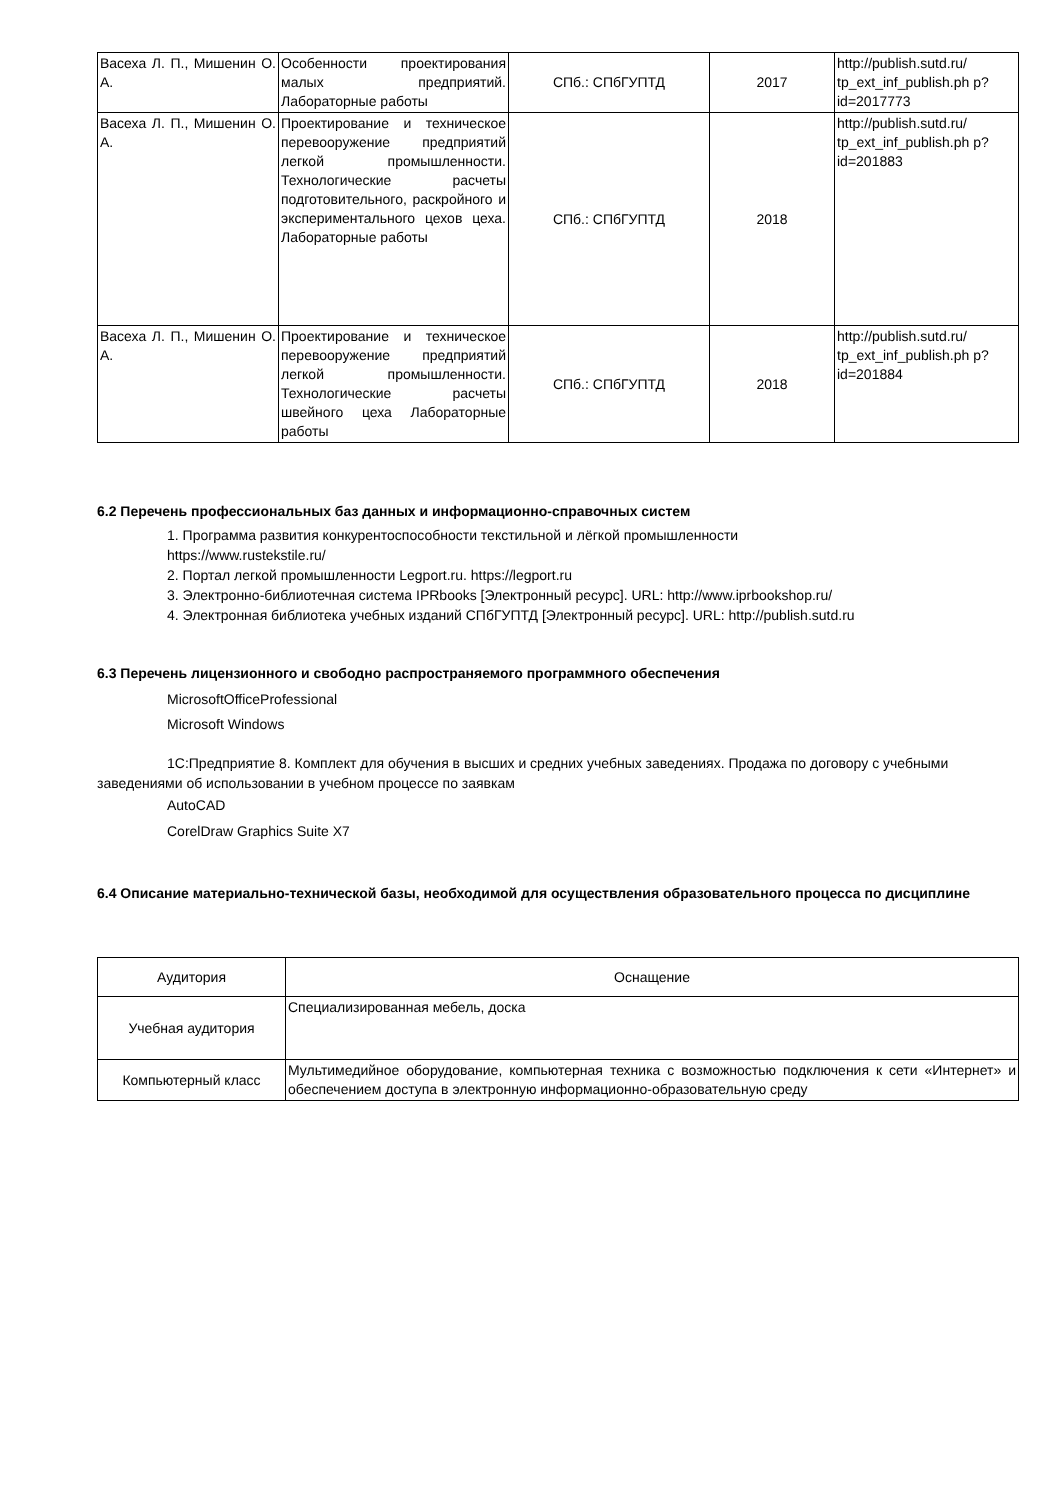| Васеха Л. П., Мишенин О. А. | Особенности проектирования малых предприятий. Лабораторные работы | СПб.: СПбГУПТД | 2017 | http://publish.sutd.ru/ tp_ext_inf_publish.ph p?id=2017773 |
| Васеха Л. П., Мишенин О. А. | Проектирование и техническое перевооружение предприятий легкой промышленности. Технологические расчеты подготовительного, раскройного и экспериментального цехов цеха. Лабораторные работы | СПб.: СПбГУПТД | 2018 | http://publish.sutd.ru/ tp_ext_inf_publish.ph p?id=201883 |
| Васеха Л. П., Мишенин О. А. | Проектирование и техническое перевооружение предприятий легкой промышленности. Технологические расчеты швейного цеха Лабораторные работы | СПб.: СПбГУПТД | 2018 | http://publish.sutd.ru/ tp_ext_inf_publish.ph p?id=201884 |
6.2 Перечень профессиональных баз данных и информационно-справочных систем
1. Программа развития конкурентоспособности текстильной и лёгкой промышленности
https://www.rustekstile.ru/
2. Портал легкой промышленности Legport.ru. https://legport.ru
3. Электронно-библиотечная система IPRbooks [Электронный ресурс]. URL: http://www.iprbookshop.ru/
4. Электронная библиотека учебных изданий СПбГУПТД [Электронный ресурс]. URL: http://publish.sutd.ru
6.3 Перечень лицензионного и свободно распространяемого программного обеспечения
MicrosoftOfficeProfessional
Microsoft Windows
1С:Предприятие 8. Комплект для обучения в высших и средних учебных заведениях. Продажа по договору с учебными заведениями об использовании в учебном процессе по заявкам
AutoCAD
CorelDraw Graphics Suite X7
6.4 Описание материально-технической базы, необходимой для осуществления образовательного процесса по дисциплине
| Аудитория | Оснащение |
| --- | --- |
| Учебная аудитория | Специализированная мебель, доска |
| Компьютерный класс | Мультимедийное оборудование, компьютерная техника с возможностью подключения к сети «Интернет» и обеспечением доступа в электронную информационно-образовательную среду |